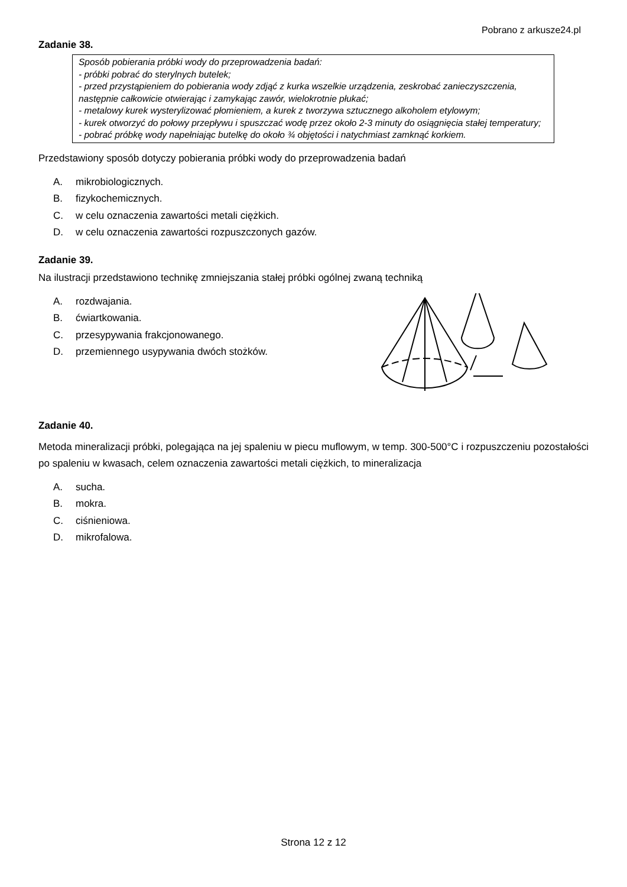Pobrano z arkusze24.pl
Zadanie 38.
Sposób pobierania próbki wody do przeprowadzenia badań:
- próbki pobrać do sterylnych butelek;
- przed przystąpieniem do pobierania wody zdjąć z kurka wszelkie urządzenia, zeskrobać zanieczyszczenia, następnie całkowicie otwierając i zamykając zawór, wielokrotnie płukać;
- metalowy kurek wysterylizować płomieniem, a kurek z tworzywa sztucznego alkoholem etylowym;
- kurek otworzyć do połowy przepływu i spuszczać wodę przez około 2-3 minuty do osiągnięcia stałej temperatury;
- pobrać próbkę wody napełniając butelkę do około ¾ objętości i natychmiast zamknąć korkiem.
Przedstawiony sposób dotyczy pobierania próbki wody do przeprowadzenia badań
A. mikrobiologicznych.
B. fizykochemicznych.
C. w celu oznaczenia zawartości metali ciężkich.
D. w celu oznaczenia zawartości rozpuszczonych gazów.
Zadanie 39.
Na ilustracji przedstawiono technikę zmniejszania stałej próbki ogólnej zwaną techniką
A. rozdwajania.
B. ćwiartkowania.
C. przesypywania frakcjonowanego.
D. przemiennego usypywania dwóch stożków.
Zadanie 40.
Metoda mineralizacji próbki, polegająca na jej spaleniu w piecu muflowym, w temp. 300-500°C i rozpuszczeniu pozostałości po spaleniu w kwasach, celem oznaczenia zawartości metali ciężkich, to mineralizacja
A. sucha.
B. mokra.
C. ciśnieniowa.
D. mikrofalowa.
Strona 12 z 12